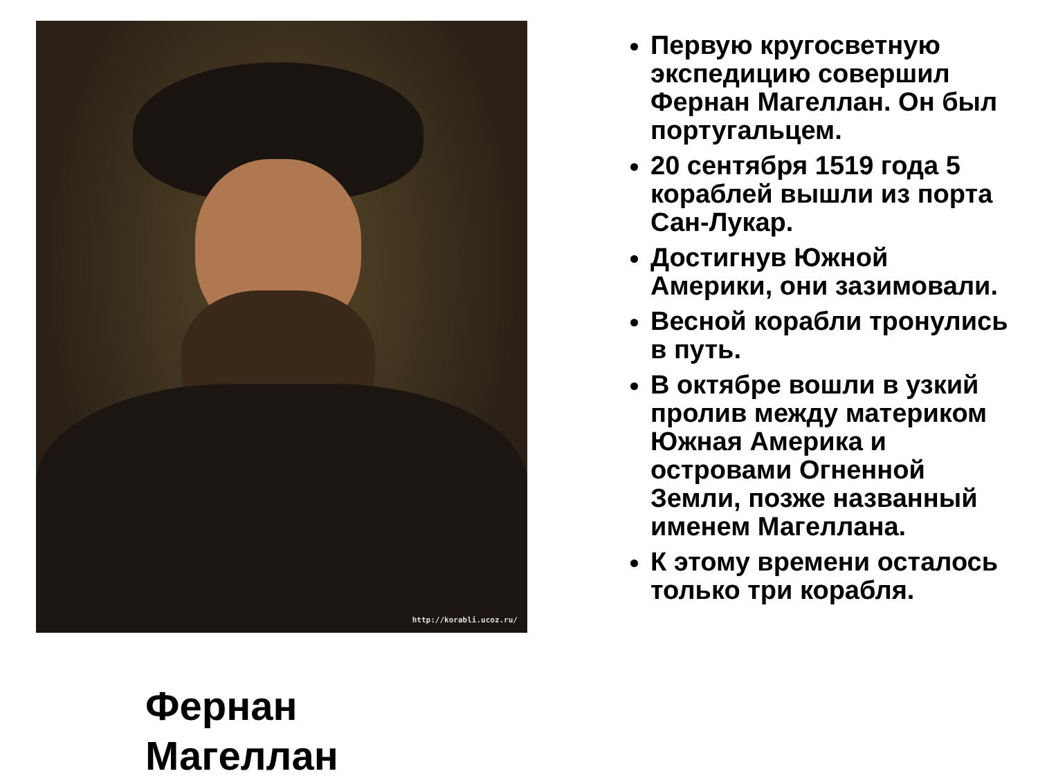http://korabli.ucoz.ru/
Фернан
Магеллан
Первую кругосветную экспедицию совершил Фернан Магеллан. Он был португальцем.
20 сентября 1519 года 5 кораблей вышли из порта Сан-Лукар.
Достигнув Южной Америки, они зазимовали.
Весной корабли тронулись в путь.
В октябре вошли в узкий пролив между материком Южная Америка и островами Огненной Земли, позже названный именем Магеллана.
К этому времени осталось только три корабля.